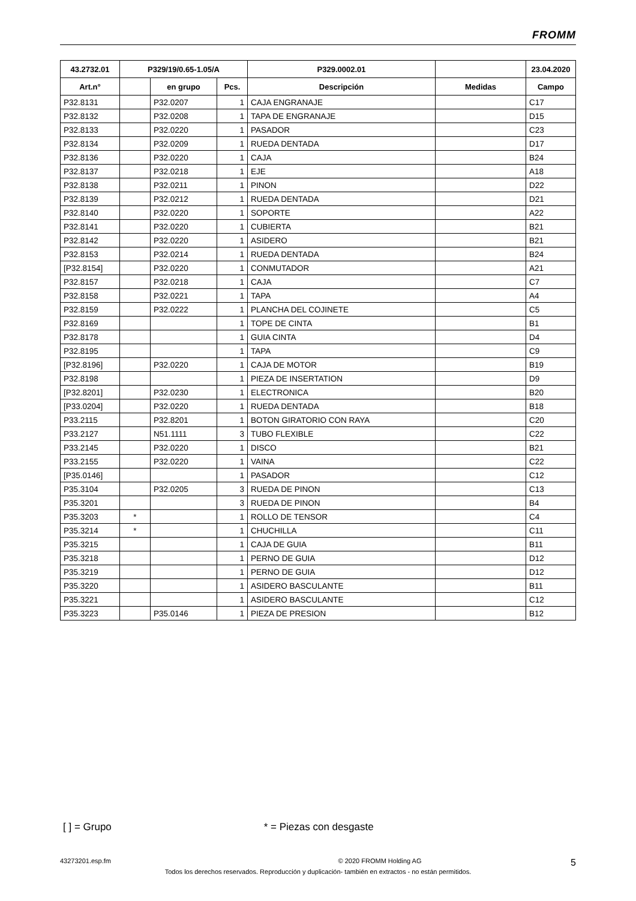FROMM
| 43.2732.01 | P329/19/0.65-1.05/A | | | P329.0002.01 | | 23.04.2020 |
| --- | --- | --- | --- | --- | --- | --- |
| Art.n° | | en grupo | Pcs. | Descripción | Medidas | Campo |
| P32.8131 | | P32.0207 | 1 | CAJA ENGRANAJE | | C17 |
| P32.8132 | | P32.0208 | 1 | TAPA DE ENGRANAJE | | D15 |
| P32.8133 | | P32.0220 | 1 | PASADOR | | C23 |
| P32.8134 | | P32.0209 | 1 | RUEDA DENTADA | | D17 |
| P32.8136 | | P32.0220 | 1 | CAJA | | B24 |
| P32.8137 | | P32.0218 | 1 | EJE | | A18 |
| P32.8138 | | P32.0211 | 1 | PINON | | D22 |
| P32.8139 | | P32.0212 | 1 | RUEDA DENTADA | | D21 |
| P32.8140 | | P32.0220 | 1 | SOPORTE | | A22 |
| P32.8141 | | P32.0220 | 1 | CUBIERTA | | B21 |
| P32.8142 | | P32.0220 | 1 | ASIDERO | | B21 |
| P32.8153 | | P32.0214 | 1 | RUEDA DENTADA | | B24 |
| [P32.8154] | | P32.0220 | 1 | CONMUTADOR | | A21 |
| P32.8157 | | P32.0218 | 1 | CAJA | | C7 |
| P32.8158 | | P32.0221 | 1 | TAPA | | A4 |
| P32.8159 | | P32.0222 | 1 | PLANCHA DEL COJINETE | | C5 |
| P32.8169 | | | 1 | TOPE DE CINTA | | B1 |
| P32.8178 | | | 1 | GUIA CINTA | | D4 |
| P32.8195 | | | 1 | TAPA | | C9 |
| [P32.8196] | | P32.0220 | 1 | CAJA DE MOTOR | | B19 |
| P32.8198 | | | 1 | PIEZA DE INSERTATION | | D9 |
| [P32.8201] | | P32.0230 | 1 | ELECTRONICA | | B20 |
| [P33.0204] | | P32.0220 | 1 | RUEDA DENTADA | | B18 |
| P33.2115 | | P32.8201 | 1 | BOTON GIRATORIO CON RAYA | | C20 |
| P33.2127 | | N51.1111 | 3 | TUBO FLEXIBLE | | C22 |
| P33.2145 | | P32.0220 | 1 | DISCO | | B21 |
| P33.2155 | | P32.0220 | 1 | VAINA | | C22 |
| [P35.0146] | | | 1 | PASADOR | | C12 |
| P35.3104 | | P32.0205 | 3 | RUEDA DE PINON | | C13 |
| P35.3201 | | | 3 | RUEDA DE PINON | | B4 |
| P35.3203 | * | | 1 | ROLLO DE TENSOR | | C4 |
| P35.3214 | * | | 1 | CHUCHILLA | | C11 |
| P35.3215 | | | 1 | CAJA DE GUIA | | B11 |
| P35.3218 | | | 1 | PERNO DE GUIA | | D12 |
| P35.3219 | | | 1 | PERNO DE GUIA | | D12 |
| P35.3220 | | | 1 | ASIDERO BASCULANTE | | B11 |
| P35.3221 | | | 1 | ASIDERO BASCULANTE | | C12 |
| P35.3223 | | P35.0146 | 1 | PIEZA DE PRESION | | B12 |
[ ] = Grupo * = Piezas con desgaste
43273201.esp.fm © 2020 FROMM Holding AG 5
Todos los derechos reservados. Reproducción y duplicación- también en extractos - no están permitidos.